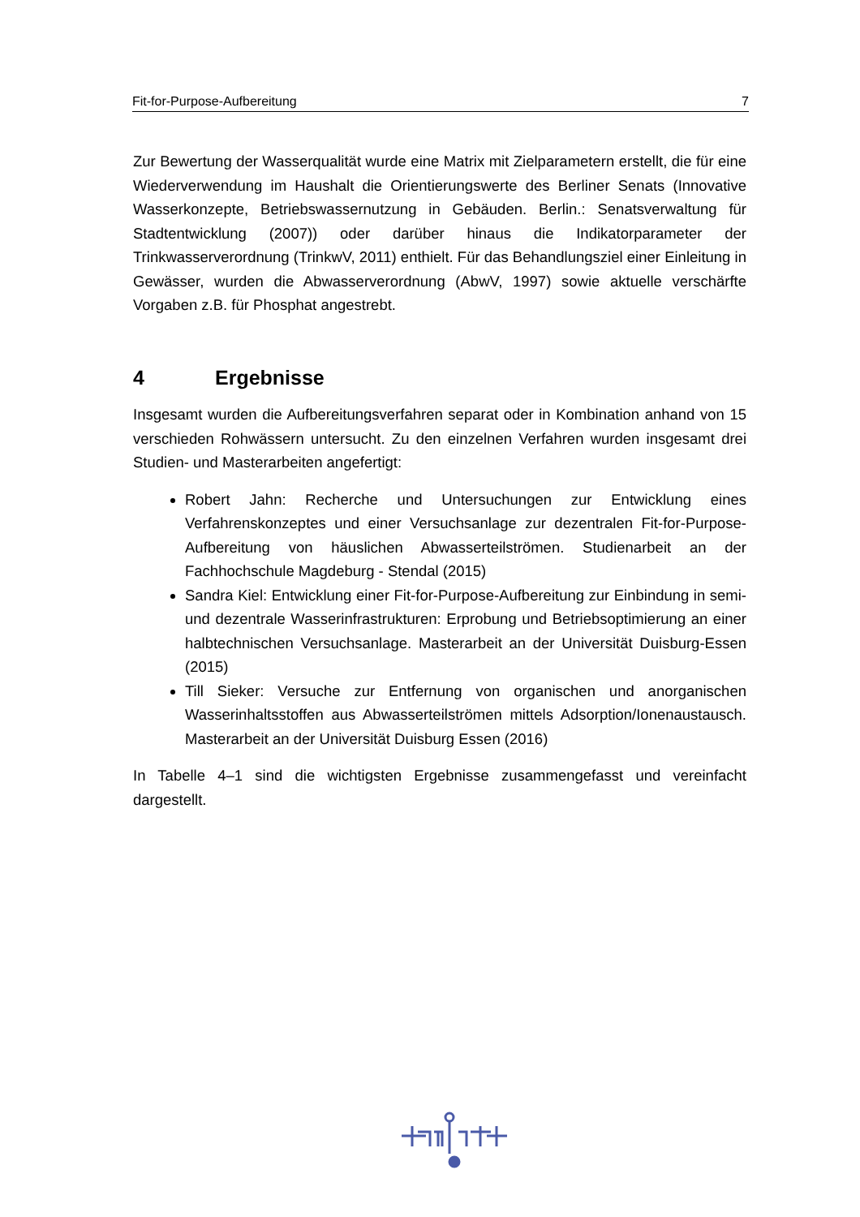Fit-for-Purpose-Aufbereitung 7
Zur Bewertung der Wasserqualität wurde eine Matrix mit Zielparametern erstellt, die für eine Wiederverwendung im Haushalt die Orientierungswerte des Berliner Senats (Innovative Wasserkonzepte, Betriebswassernutzung in Gebäuden. Berlin.: Senatsverwaltung für Stadtentwicklung (2007)) oder darüber hinaus die Indikatorparameter der Trinkwasserverordnung (TrinkwV, 2011) enthielt. Für das Behandlungsziel einer Einleitung in Gewässer, wurden die Abwasserverordnung (AbwV, 1997) sowie aktuelle verschärfte Vorgaben z.B. für Phosphat angestrebt.
4 Ergebnisse
Insgesamt wurden die Aufbereitungsverfahren separat oder in Kombination anhand von 15 verschieden Rohwässern untersucht. Zu den einzelnen Verfahren wurden insgesamt drei Studien- und Masterarbeiten angefertigt:
Robert Jahn: Recherche und Untersuchungen zur Entwicklung eines Verfahrenskonzeptes und einer Versuchsanlage zur dezentralen Fit-for-Purpose-Aufbereitung von häuslichen Abwasserteilströmen. Studienarbeit an der Fachhochschule Magdeburg - Stendal (2015)
Sandra Kiel: Entwicklung einer Fit-for-Purpose-Aufbereitung zur Einbindung in semi- und dezentrale Wasserinfrastrukturen: Erprobung und Betriebsoptimierung an einer halbtechnischen Versuchsanlage. Masterarbeit an der Universität Duisburg-Essen (2015)
Till Sieker: Versuche zur Entfernung von organischen und anorganischen Wasserinhaltsstoffen aus Abwasserteilströmen mittels Adsorption/Ionenaustausch. Masterarbeit an der Universität Duisburg Essen (2016)
In Tabelle 4–1 sind die wichtigsten Ergebnisse zusammengefasst und vereinfacht dargestellt.